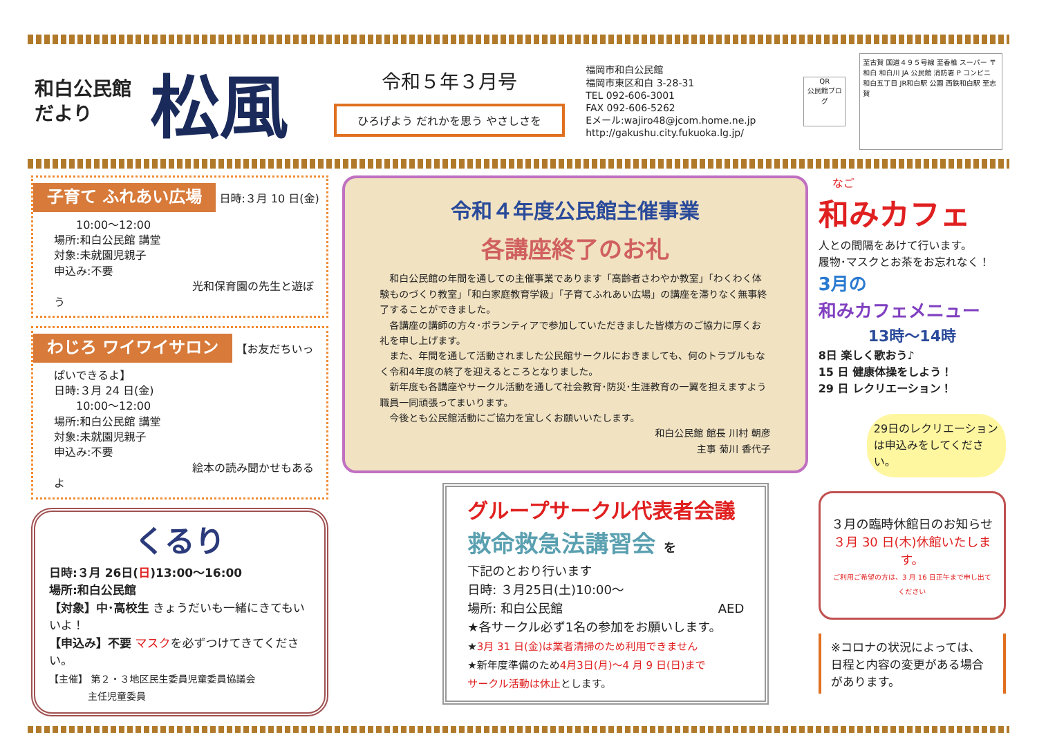和白公民館
だより
松風
令和５年３月号
ひろげよう だれかを思う やさしさを
福岡市和白公民館
福岡市東区和白 3-28-31
TEL 092-606-3001
FAX 092-606-5262
Eメール:wajiro48@jcom.home.ne.jp
http://gakushu.city.fukuoka.lg.jp/
QR
公民館ブログ
至古賀 国道４９５号線 至香椎 スーパー 〒 和白 和白川 JA 公民館 消防署 P コンビニ 和白五丁目 JR和白駅 公園 西鉄和白駅 至志賀
子育て ふれあい広場
日時:３月 10 日(金)
　　10:00～12:00
場所:和白公民館 講堂
対象:未就園児親子
申込み:不要
光和保育園の先生と遊ぼう
わじろ ワイワイサロン
【お友だちいっぱいできるよ】
日時:３月 24 日(金)
　　10:00～12:00
場所:和白公民館 講堂
対象:未就園児親子
申込み:不要
絵本の読み聞かせもあるよ
くるり
日時:３月 26日(日)13:00～16:00
場所:和白公民館
【対象】中･高校生 きょうだいも一緒にきてもいいよ！
【申込み】不要 マスクを必ずつけてきてください。
【主催】 第２・３地区民生委員児童委員協議会
　　　　主任児童委員
令和４年度公民館主催事業
各講座終了のお礼
　和白公民館の年間を通しての主催事業であります「高齢者さわやか教室」「わくわく体験ものづくり教室」「和白家庭教育学級」「子育てふれあい広場」の講座を滞りなく無事終了することができました。
　各講座の講師の方々･ボランティアで参加していただきました皆様方のご協力に厚くお礼を申し上げます。
　また、年間を通して活動されました公民館サークルにおきましても、何のトラブルもなく令和4年度の終了を迎えるところとなりました。
　新年度も各講座やサークル活動を通して社会教育･防災･生涯教育の一翼を担えますよう職員一同頑張ってまいります。
　今後とも公民館活動にご協力を宜しくお願いいたします。
和白公民館 館長 川村 朝彦
主事 菊川 香代子
グループサークル代表者会議
救命救急法講習会 を
下記のとおり行います
日時: ３月25日(土)10:00～
場所: 和白公民館 AED
★各サークル必ず1名の参加をお願いします。
★3月 31 日(金)は業者清掃のため利用できません
★新年度準備のため4月3日(月)～4 月 9 日(日)まで
サークル活動は休止とします。
なご
和みカフェ
人との間隔をあけて行います。
履物･マスクとお茶をお忘れなく！
3月の
和みカフェメニュー
13時～14時
8日 楽しく歌おう♪
15 日 健康体操をしよう！
29 日 レクリエーション！
29日のレクリエーションは申込みをしてください。
３月の臨時休館日のお知らせ
３月 30 日(木)休館いたします。
ご利用ご希望の方は、3 月 16 日正午まで申し出てください
※コロナの状況によっては、
日程と内容の変更がある場合があります。